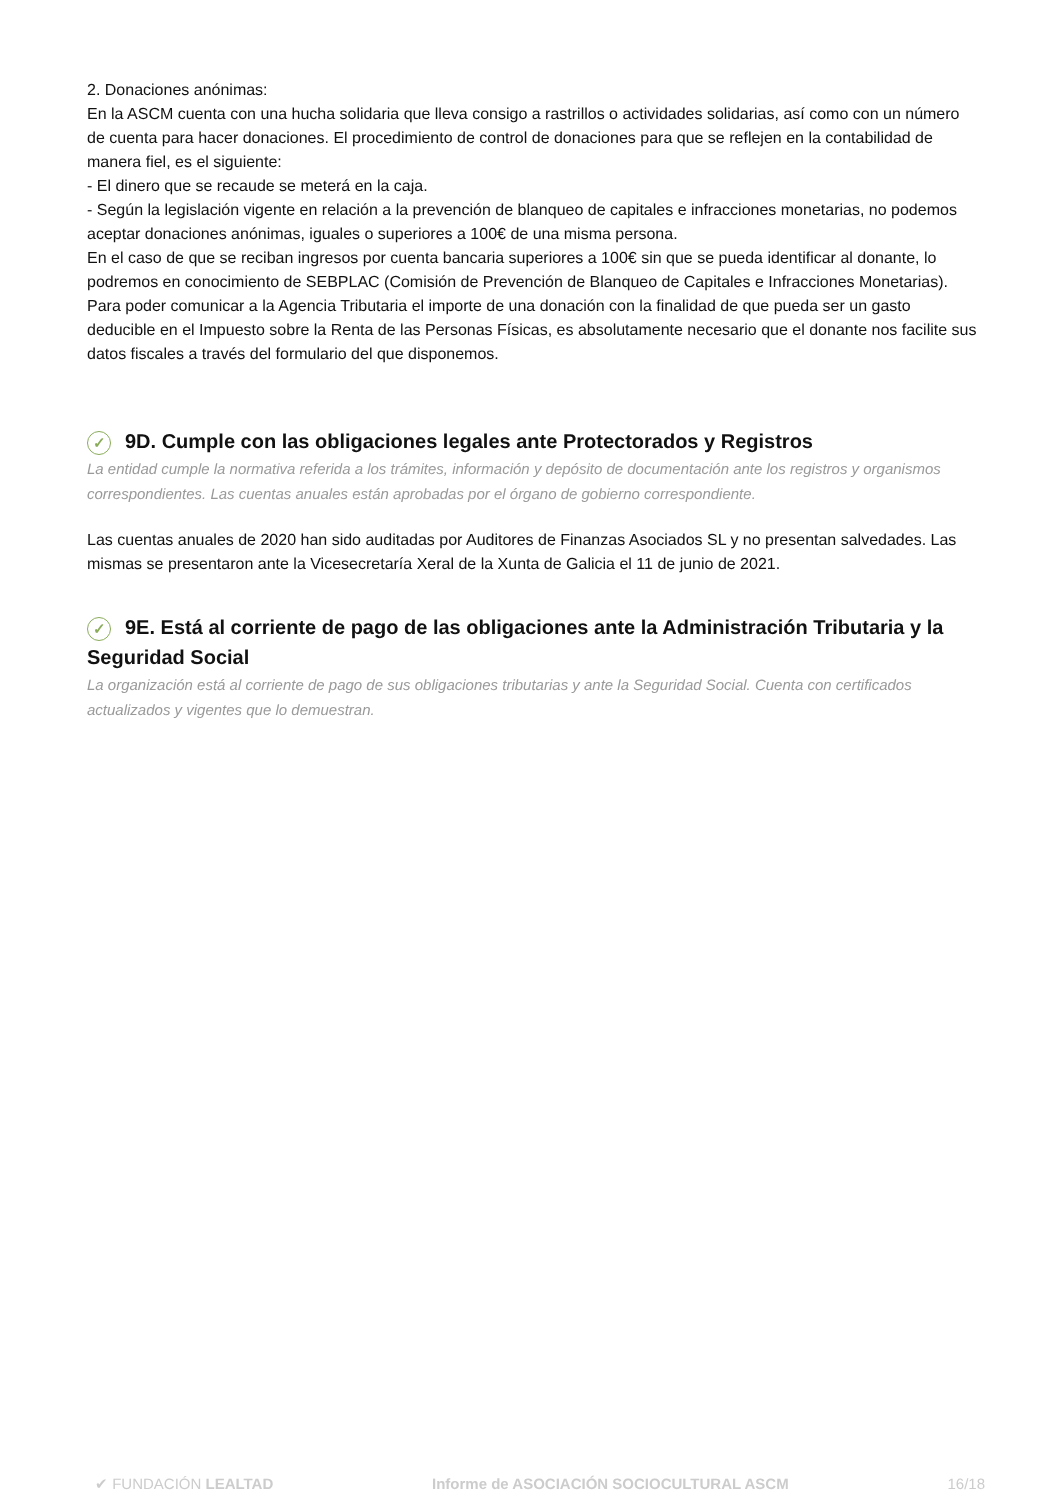2. Donaciones anónimas:
En la ASCM cuenta con una hucha solidaria que lleva consigo a rastrillos o actividades solidarias, así como con un número de cuenta para hacer donaciones. El procedimiento de control de donaciones para que se reflejen en la contabilidad de manera fiel, es el siguiente:
- El dinero que se recaude se meterá en la caja.
- Según la legislación vigente en relación a la prevención de blanqueo de capitales e infracciones monetarias, no podemos aceptar donaciones anónimas, iguales o superiores a 100€ de una misma persona.
En el caso de que se reciban ingresos por cuenta bancaria superiores a 100€ sin que se pueda identificar al donante, lo podremos en conocimiento de SEBPLAC (Comisión de Prevención de Blanqueo de Capitales e Infracciones Monetarias).
Para poder comunicar a la Agencia Tributaria el importe de una donación con la finalidad de que pueda ser un gasto deducible en el Impuesto sobre la Renta de las Personas Físicas, es absolutamente necesario que el donante nos facilite sus datos fiscales a través del formulario del que disponemos.
✓ 9D. Cumple con las obligaciones legales ante Protectorados y Registros
La entidad cumple la normativa referida a los trámites, información y depósito de documentación ante los registros y organismos correspondientes. Las cuentas anuales están aprobadas por el órgano de gobierno correspondiente.
Las cuentas anuales de 2020 han sido auditadas por Auditores de Finanzas Asociados SL y no presentan salvedades. Las mismas se presentaron ante la Vicesecretaría Xeral de la Xunta de Galicia el 11 de junio de 2021.
✓ 9E. Está al corriente de pago de las obligaciones ante la Administración Tributaria y la Seguridad Social
La organización está al corriente de pago de sus obligaciones tributarias y ante la Seguridad Social. Cuenta con certificados actualizados y vigentes que lo demuestran.
✔ FUNDACIÓN LEALTAD Informe de ASOCIACIÓN SOCIOCULTURAL ASCM 16/18